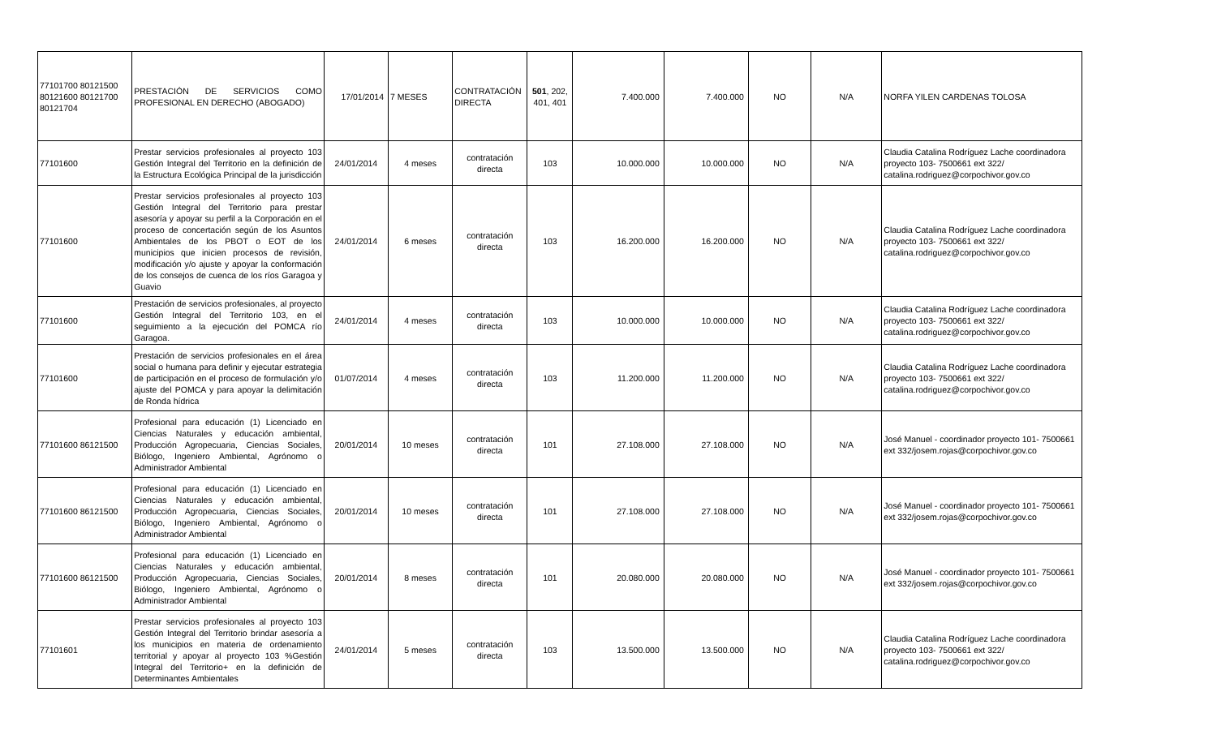| 77101700 80121500 80121600 80121700 80121704 | PRESTACIÓN DE SERVICIOS COMO PROFESIONAL EN DERECHO (ABOGADO) | 17/01/2014 | 7 MESES | CONTRATACIÓN DIRECTA | 501 , 202, 401, 401 | 7.400.000 | 7.400.000 | NO | N/A | NORFA YILEN CARDENAS TOLOSA |
| 77101600 | Prestar servicios profesionales al proyecto 103 Gestión Integral del Territorio en la definición de la Estructura Ecológica Principal de la jurisdicción | 24/01/2014 | 4 meses | contratación directa | 103 | 10.000.000 | 10.000.000 | NO | N/A | Claudia Catalina Rodríguez Lache coordinadora proyecto 103- 7500661 ext 322/ catalina.rodriguez@corpochivor.gov.co |
| 77101600 | Prestar servicios profesionales al proyecto 103 Gestión Integral del Territorio para prestar asesoría y apoyar su perfil a la Corporación en el proceso de concertación según de los Asuntos Ambientales de los PBOT o EOT de los municipios que inicien procesos de revisión, modificación y/o ajuste y apoyar la conformación de los consejos de cuenca de los ríos Garagoa y Guavio | 24/01/2014 | 6 meses | contratación directa | 103 | 16.200.000 | 16.200.000 | NO | N/A | Claudia Catalina Rodríguez Lache coordinadora proyecto 103- 7500661 ext 322/ catalina.rodriguez@corpochivor.gov.co |
| 77101600 | Prestación de servicios profesionales, al proyecto Gestión Integral del Territorio 103, en el seguimiento a la ejecución del POMCA río Garagoa. | 24/01/2014 | 4 meses | contratación directa | 103 | 10.000.000 | 10.000.000 | NO | N/A | Claudia Catalina Rodríguez Lache coordinadora proyecto 103- 7500661 ext 322/ catalina.rodriguez@corpochivor.gov.co |
| 77101600 | Prestación de servicios profesionales en el área social o humana para definir y ejecutar estrategia de participación en el proceso de formulación y/o ajuste del POMCA y para apoyar la delimitación de Ronda hídrica | 01/07/2014 | 4 meses | contratación directa | 103 | 11.200.000 | 11.200.000 | NO | N/A | Claudia Catalina Rodríguez Lache coordinadora proyecto 103- 7500661 ext 322/ catalina.rodriguez@corpochivor.gov.co |
| 77101600 86121500 | Profesional para educación (1) Licenciado en Ciencias Naturales y educación ambiental, Producción Agropecuaria, Ciencias Sociales, Biólogo, Ingeniero Ambiental, Agrónomo o Administrador Ambiental | 20/01/2014 | 10 meses | contratación directa | 101 | 27.108.000 | 27.108.000 | NO | N/A | José Manuel - coordinador proyecto 101- 7500661 ext 332/josem.rojas@corpochivor.gov.co |
| 77101600 86121500 | Profesional para educación (1) Licenciado en Ciencias Naturales y educación ambiental, Producción Agropecuaria, Ciencias Sociales, Biólogo, Ingeniero Ambiental, Agrónomo o Administrador Ambiental | 20/01/2014 | 10 meses | contratación directa | 101 | 27.108.000 | 27.108.000 | NO | N/A | José Manuel - coordinador proyecto 101- 7500661 ext 332/josem.rojas@corpochivor.gov.co |
| 77101600 86121500 | Profesional para educación (1) Licenciado en Ciencias Naturales y educación ambiental, Producción Agropecuaria, Ciencias Sociales, Biólogo, Ingeniero Ambiental, Agrónomo o Administrador Ambiental | 20/01/2014 | 8 meses | contratación directa | 101 | 20.080.000 | 20.080.000 | NO | N/A | José Manuel - coordinador proyecto 101- 7500661 ext 332/josem.rojas@corpochivor.gov.co |
| 77101601 | Prestar servicios profesionales al proyecto 103 Gestión Integral del Territorio brindar asesoría a los municipios en materia de ordenamiento territorial y apoyar al proyecto 103 %Gestión Integral del Territorio+ en la definición de Determinantes Ambientales | 24/01/2014 | 5 meses | contratación directa | 103 | 13.500.000 | 13.500.000 | NO | N/A | Claudia Catalina Rodríguez Lache coordinadora proyecto 103- 7500661 ext 322/ catalina.rodriguez@corpochivor.gov.co |